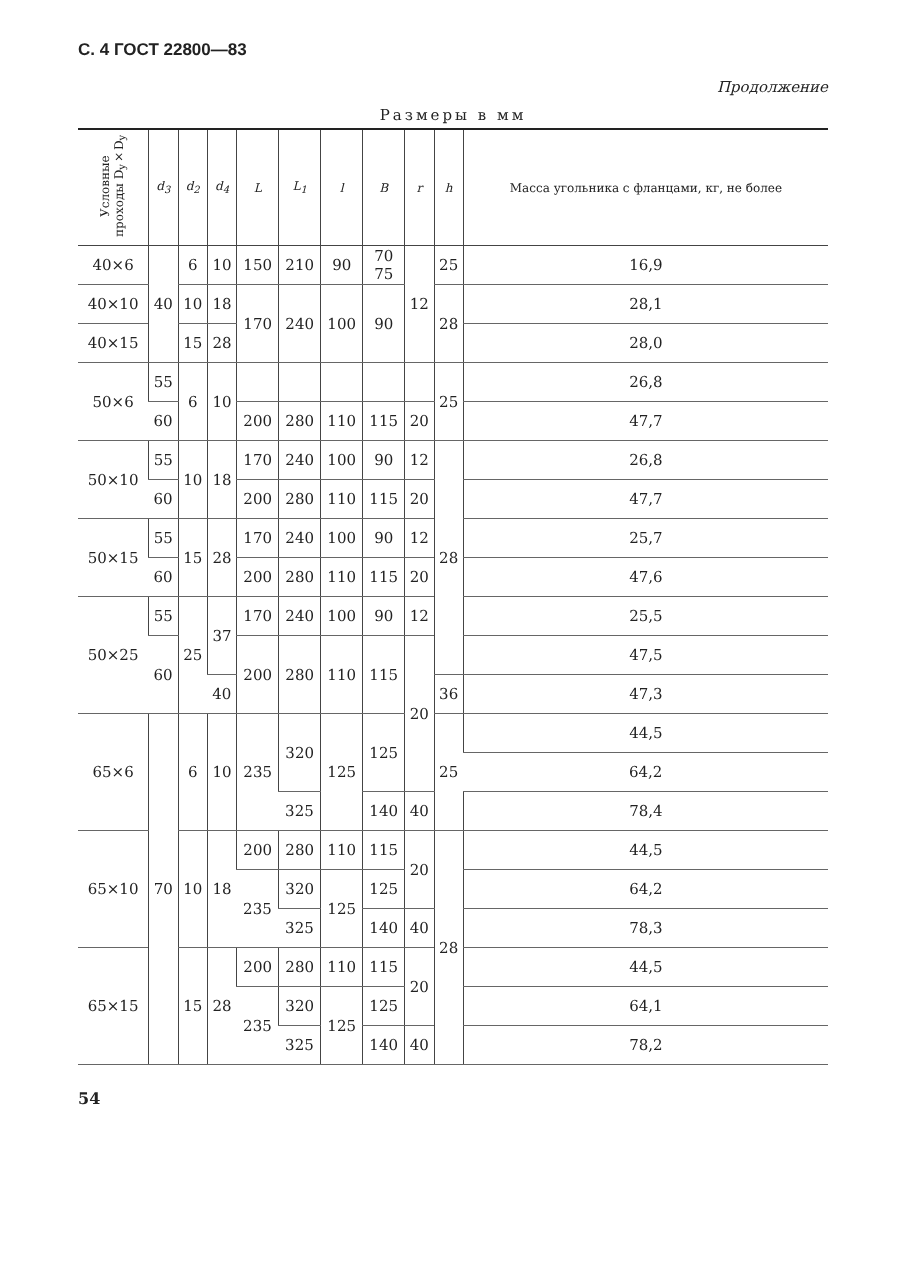С. 4 ГОСТ 22800—83
Продолжение
Размеры в мм
| Условные проходы D<sub>y</sub>×D<sub>y</sub> | d<sub>3</sub> | d<sub>2</sub> | d<sub>4</sub> | L | L<sub>1</sub> | l | B | r | h | Масса угольника с фланцами, кг, не более |
| --- | --- | --- | --- | --- | --- | --- | --- | --- | --- | --- |
| 40×6 | 40 | 6 | 10 | 150 | 210 | 90 | 70 75 | 12 | 25 | 16,9 |
| 40×10 | | 10 | 18 | 170 | 240 | 100 | 90 | | 28 | 28,1 |
| 40×15 | | 15 | 28 | | | | | | | 28,0 |
| 50×6 | 55 | 6 | 10 | | | | | | 25 | 26,8 |
| | 60 | | | 200 | 280 | 110 | 115 | 20 | | 47,7 |
| 50×10 | 55 | 10 | 18 | 170 | 240 | 100 | 90 | 12 | 28 | 26,8 |
| | 60 | | | 200 | 280 | 110 | 115 | 20 | | 47,7 |
| 50×15 | 55 | 15 | 28 | 170 | 240 | 100 | 90 | 12 | | 25,7 |
| | 60 | | | 200 | 280 | 110 | 115 | 20 | | 47,6 |
| 50×25 | 55 | 25 | 37 | 170 | 240 | 100 | 90 | 12 | | 25,5 |
| | 60 | | | 200 | 280 | 110 | 115 | 20 | | 47,5 |
| | | | 40 | | | | | | 36 | 47,3 |
| 65×6 | 70 | 6 | 10 | 235 | 320 | 125 | 125 | | 25 | 44,5 |
| | | | | | | | | | | 64,2 |
| | | | | | 325 | | 140 | 40 | | 78,4 |
| 65×10 | | 10 | 18 | 200 | 280 | 110 | 115 | 20 | 28 | 44,5 |
| | | | | 235 | 320 | 125 | 125 | | | 64,2 |
| | | | | | 325 | | 140 | 40 | | 78,3 |
| 65×15 | | 15 | 28 | 200 | 280 | 110 | 115 | 20 | | 44,5 |
| | | | | 235 | 320 | 125 | 125 | | | 64,1 |
| | | | | | 325 | | 140 | 40 | | 78,2 |
54